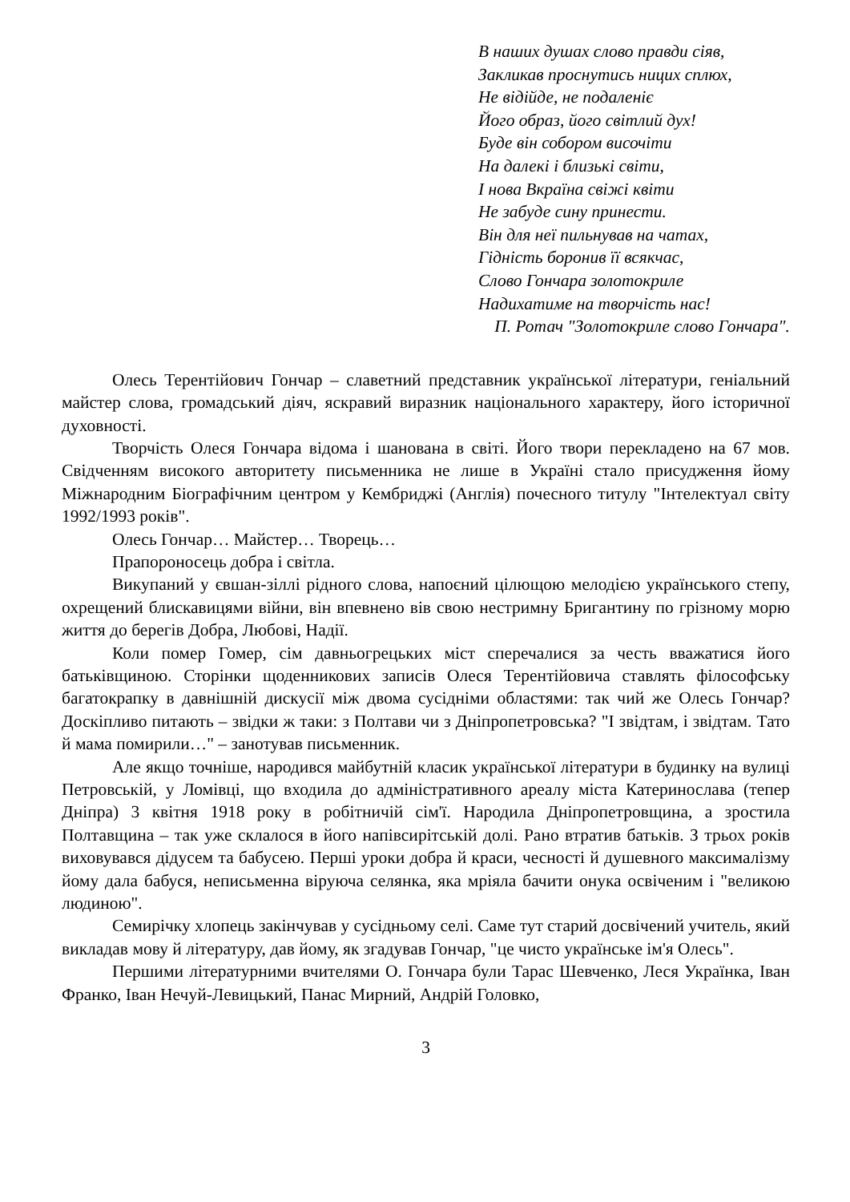В наших душах слово правди сіяв,
Закликав проснутись ницих сплюх,
Не відійде, не подаленіє
Його образ, його світлий дух!
Буде він собором височіти
На далекі і близькі світи,
І нова Вкраїна свіжі квіти
Не забуде сину принести.
Він для неї пильнував на чатах,
Гідність боронив її всякчас,
Слово Гончара золотокриле
Надихатиме на творчість нас!
П. Ротач "Золотокриле слово Гончара".
Олесь Терентійович Гончар – славетний представник української літератури, геніальний майстер слова, громадський діяч, яскравий виразник національного характеру, його історичної духовності.
Творчість Олеся Гончара відома і шанована в світі. Його твори перекладено на 67 мов. Свідченням високого авторитету письменника не лише в Україні стало присудження йому Міжнародним Біографічним центром у Кембриджі (Англія) почесного титулу "Інтелектуал світу 1992/1993 років".
Олесь Гончар… Майстер… Творець…
Прапороносець добра і світла.
Викупаний у євшан-зіллі рідного слова, напоєний цілющою мелодією українського степу, охрещений блискавицями війни, він впевнено вів свою нестримну Бригантину по грізному морю життя до берегів Добра, Любові, Надії.
Коли помер Гомер, сім давньогрецьких міст сперечалися за честь вважатися його батьківщиною. Сторінки щоденникових записів Олеся Терентійовича ставлять філософську багатокрапку в давнішній дискусії між двома сусідніми областями: так чий же Олесь Гончар? Доскіпливо питають – звідки ж таки: з Полтави чи з Дніпропетровська? "І звідтам, і звідтам. Тато й мама помирили…" – занотував письменник.
Але якщо точніше, народився майбутній класик української літератури в будинку на вулиці Петровській, у Ломівці, що входила до адміністративного ареалу міста Катеринослава (тепер Дніпра) 3 квітня 1918 року в робітничій сім'ї. Народила Дніпропетровщина, а зростила Полтавщина – так уже склалося в його напівсирітській долі. Рано втратив батьків. З трьох років виховувався дідусем та бабусею. Перші уроки добра й краси, чесності й душевного максималізму йому дала бабуся, неписьменна віруюча селянка, яка мріяла бачити онука освіченим і "великою людиною".
Семирічку хлопець закінчував у сусідньому селі. Саме тут старий досвічений учитель, який викладав мову й літературу, дав йому, як згадував Гончар, "це чисто українське ім'я Олесь".
Першими літературними вчителями О. Гончара були Тарас Шевченко, Леся Українка, Іван Франко, Іван Нечуй-Левицький, Панас Мирний, Андрій Головко,
3